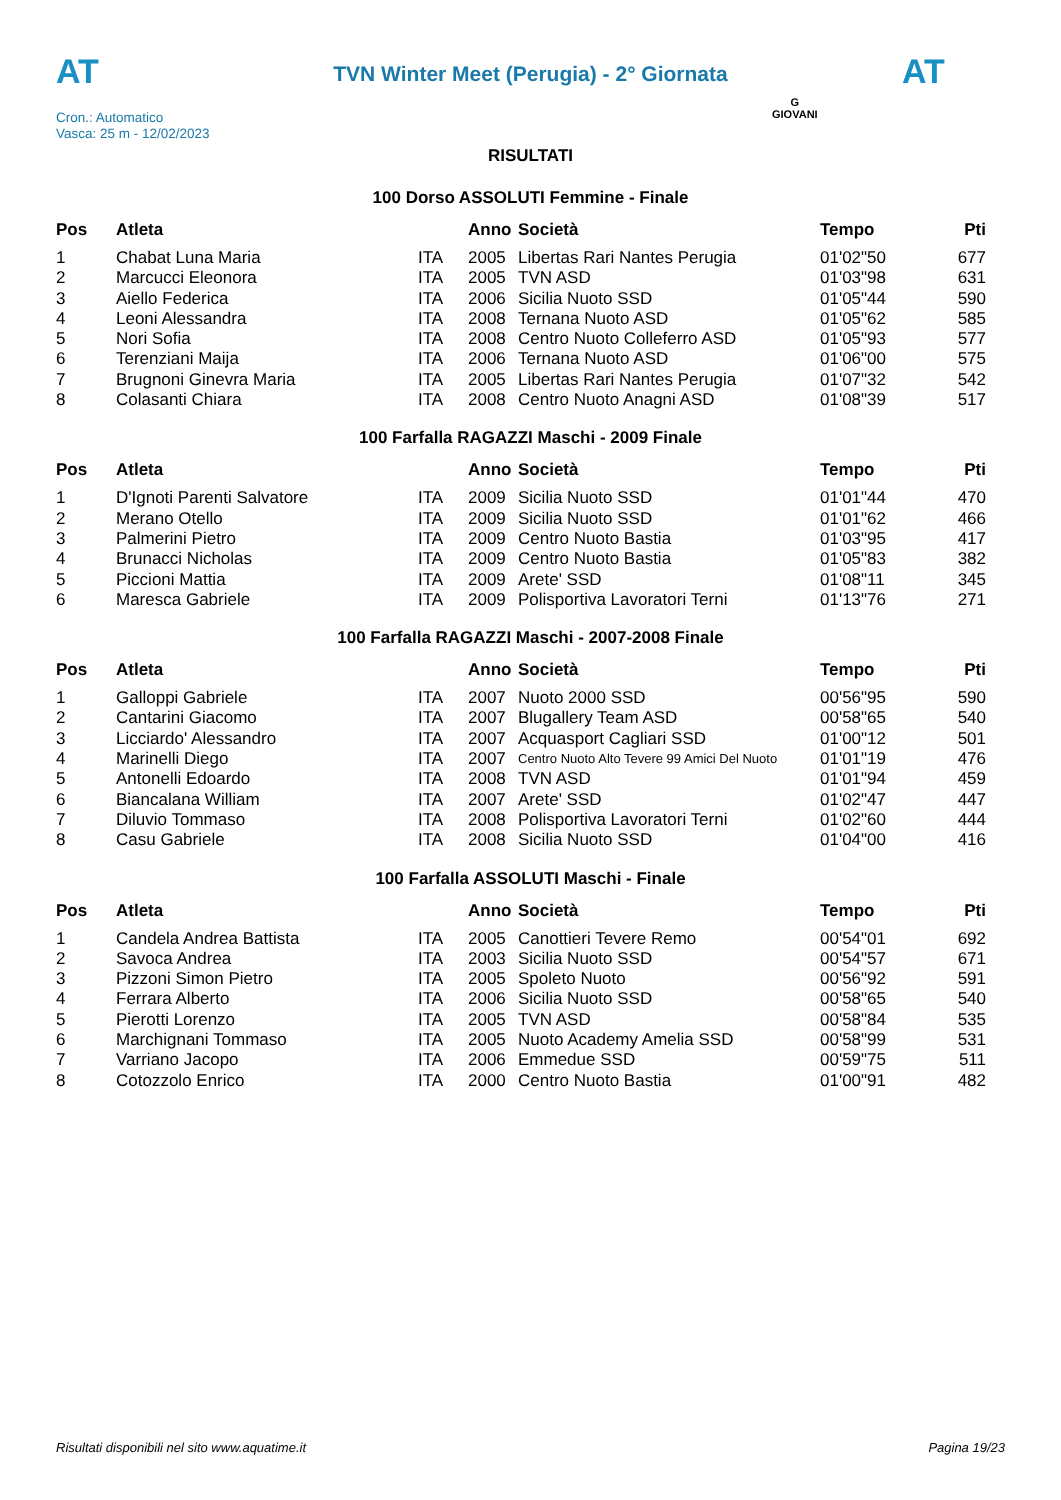AT AT
TVN Winter Meet (Perugia) - 2° Giornata
Cron.: Automatico
Vasca: 25 m - 12/02/2023
G
GIOVANI
RISULTATI
100 Dorso ASSOLUTI Femmine - Finale
| Pos | Atleta | | Anno | Società | Tempo | Pti |
| --- | --- | --- | --- | --- | --- | --- |
| 1 | Chabat Luna Maria | ITA | 2005 | Libertas Rari Nantes Perugia | 01'02"50 | 677 |
| 2 | Marcucci Eleonora | ITA | 2005 | TVN ASD | 01'03"98 | 631 |
| 3 | Aiello Federica | ITA | 2006 | Sicilia Nuoto SSD | 01'05"44 | 590 |
| 4 | Leoni Alessandra | ITA | 2008 | Ternana Nuoto ASD | 01'05"62 | 585 |
| 5 | Nori Sofia | ITA | 2008 | Centro Nuoto Colleferro ASD | 01'05"93 | 577 |
| 6 | Terenziani Maija | ITA | 2006 | Ternana Nuoto ASD | 01'06"00 | 575 |
| 7 | Brugnoni Ginevra Maria | ITA | 2005 | Libertas Rari Nantes Perugia | 01'07"32 | 542 |
| 8 | Colasanti Chiara | ITA | 2008 | Centro Nuoto Anagni ASD | 01'08"39 | 517 |
100 Farfalla RAGAZZI Maschi - 2009 Finale
| Pos | Atleta | | Anno | Società | Tempo | Pti |
| --- | --- | --- | --- | --- | --- | --- |
| 1 | D'Ignoti Parenti Salvatore | ITA | 2009 | Sicilia Nuoto SSD | 01'01"44 | 470 |
| 2 | Merano Otello | ITA | 2009 | Sicilia Nuoto SSD | 01'01"62 | 466 |
| 3 | Palmerini Pietro | ITA | 2009 | Centro Nuoto Bastia | 01'03"95 | 417 |
| 4 | Brunacci Nicholas | ITA | 2009 | Centro Nuoto Bastia | 01'05"83 | 382 |
| 5 | Piccioni Mattia | ITA | 2009 | Arete' SSD | 01'08"11 | 345 |
| 6 | Maresca Gabriele | ITA | 2009 | Polisportiva Lavoratori Terni | 01'13"76 | 271 |
100 Farfalla RAGAZZI Maschi - 2007-2008 Finale
| Pos | Atleta | | Anno | Società | Tempo | Pti |
| --- | --- | --- | --- | --- | --- | --- |
| 1 | Galloppi Gabriele | ITA | 2007 | Nuoto 2000 SSD | 00'56"95 | 590 |
| 2 | Cantarini Giacomo | ITA | 2007 | Blugallery Team ASD | 00'58"65 | 540 |
| 3 | Licciardo' Alessandro | ITA | 2007 | Acquasport Cagliari SSD | 01'00"12 | 501 |
| 4 | Marinelli Diego | ITA | 2007 | Centro Nuoto Alto Tevere 99 Amici Del Nuoto | 01'01"19 | 476 |
| 5 | Antonelli Edoardo | ITA | 2008 | TVN ASD | 01'01"94 | 459 |
| 6 | Biancalana William | ITA | 2007 | Arete' SSD | 01'02"47 | 447 |
| 7 | Diluvio Tommaso | ITA | 2008 | Polisportiva Lavoratori Terni | 01'02"60 | 444 |
| 8 | Casu Gabriele | ITA | 2008 | Sicilia Nuoto SSD | 01'04"00 | 416 |
100 Farfalla ASSOLUTI Maschi - Finale
| Pos | Atleta | | Anno | Società | Tempo | Pti |
| --- | --- | --- | --- | --- | --- | --- |
| 1 | Candela Andrea Battista | ITA | 2005 | Canottieri Tevere Remo | 00'54"01 | 692 |
| 2 | Savoca Andrea | ITA | 2003 | Sicilia Nuoto SSD | 00'54"57 | 671 |
| 3 | Pizzoni Simon Pietro | ITA | 2005 | Spoleto Nuoto | 00'56"92 | 591 |
| 4 | Ferrara Alberto | ITA | 2006 | Sicilia Nuoto SSD | 00'58"65 | 540 |
| 5 | Pierotti Lorenzo | ITA | 2005 | TVN ASD | 00'58"84 | 535 |
| 6 | Marchignani Tommaso | ITA | 2005 | Nuoto Academy Amelia SSD | 00'58"99 | 531 |
| 7 | Varriano Jacopo | ITA | 2006 | Emmedue SSD | 00'59"75 | 511 |
| 8 | Cotozzolo Enrico | ITA | 2000 | Centro Nuoto Bastia | 01'00"91 | 482 |
Risultati disponibili nel sito www.aquatime.it Pagina 19/23